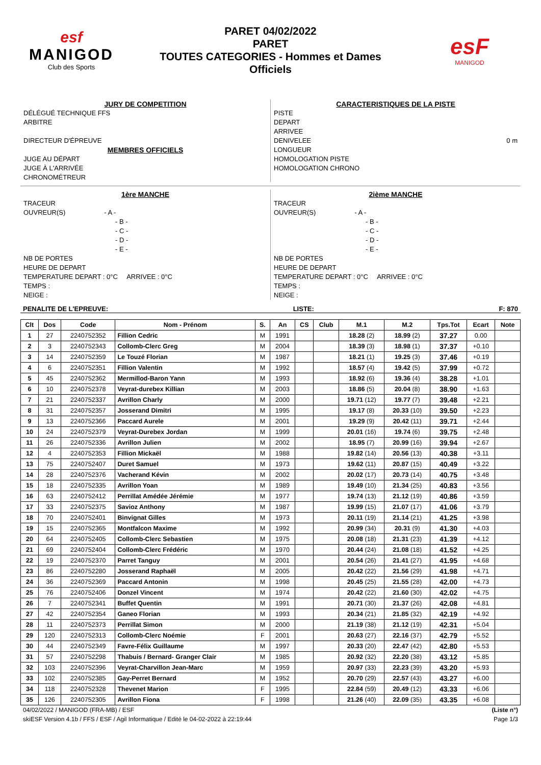esf
MANIGOD
Club des Sports
PARET 04/02/2022
PARET
TOUTES CATEGORIES - Hommes et Dames
Officiels
esF
MANIGOD
JURY DE COMPETITION
DÉLÉGUÉ TECHNIQUE FFS
ARBITRE
DIRECTEUR D'ÉPREUVE
MEMBRES OFFICIELS
JUGE AU DÉPART
JUGE À L'ARRIVÉE
CHRONOMÉTREUR
CARACTERISTIQUES DE LA PISTE
PISTE
DEPART
ARRIVEE
DENIVELEE 0 m
LONGUEUR
HOMOLOGATION PISTE
HOMOLOGATION CHRONO
1ère MANCHE
TRACEUR
OUVREUR(S) - A -
- B -
- C -
- D -
- E -
NB DE PORTES
HEURE DE DEPART
TEMPERATURE DEPART : 0°C ARRIVEE : 0°C
TEMPS :
NEIGE :
2ième MANCHE
TRACEUR
OUVREUR(S) - A -
- B -
- C -
- D -
- E -
NB DE PORTES
HEURE DE DEPART
TEMPERATURE DEPART : 0°C ARRIVEE : 0°C
TEMPS :
NEIGE :
PENALITE DE L'EPREUVE: LISTE: F: 870
| Clt | Dos | Code | Nom - Prénom | S. | An | CS | Club | M.1 | M.2 | Tps.Tot | Ecart | Note |
| --- | --- | --- | --- | --- | --- | --- | --- | --- | --- | --- | --- | --- |
| 1 | 27 | 2240752352 | Fillion Cedric | M | 1991 | | | 18.28 (2) | 18.99 (2) | 37.27 | 0.00 | |
| 2 | 3 | 2240752343 | Collomb-Clerc Greg | M | 2004 | | | 18.39 (3) | 18.98 (1) | 37.37 | +0.10 | |
| 3 | 14 | 2240752359 | Le Touzé Florian | M | 1987 | | | 18.21 (1) | 19.25 (3) | 37.46 | +0.19 | |
| 4 | 6 | 2240752351 | Fillion Valentin | M | 1992 | | | 18.57 (4) | 19.42 (5) | 37.99 | +0.72 | |
| 5 | 45 | 2240752362 | Mermillod-Baron Yann | M | 1993 | | | 18.92 (6) | 19.36 (4) | 38.28 | +1.01 | |
| 6 | 10 | 2240752378 | Veyrat-durebex Killian | M | 2003 | | | 18.86 (5) | 20.04 (8) | 38.90 | +1.63 | |
| 7 | 21 | 2240752337 | Avrillon Charly | M | 2000 | | | 19.71 (12) | 19.77 (7) | 39.48 | +2.21 | |
| 8 | 31 | 2240752357 | Josserand Dimitri | M | 1995 | | | 19.17 (8) | 20.33 (10) | 39.50 | +2.23 | |
| 9 | 13 | 2240752366 | Paccard Aurele | M | 2001 | | | 19.29 (9) | 20.42 (11) | 39.71 | +2.44 | |
| 10 | 24 | 2240752379 | Veyrat-Durebex Jordan | M | 1999 | | | 20.01 (16) | 19.74 (6) | 39.75 | +2.48 | |
| 11 | 26 | 2240752336 | Avrillon Julien | M | 2002 | | | 18.95 (7) | 20.99 (16) | 39.94 | +2.67 | |
| 12 | 4 | 2240752353 | Fillion Mickaël | M | 1988 | | | 19.82 (14) | 20.56 (13) | 40.38 | +3.11 | |
| 13 | 75 | 2240752407 | Duret Samuel | M | 1973 | | | 19.62 (11) | 20.87 (15) | 40.49 | +3.22 | |
| 14 | 28 | 2240752376 | Vacherand Kévin | M | 2002 | | | 20.02 (17) | 20.73 (14) | 40.75 | +3.48 | |
| 15 | 18 | 2240752335 | Avrillon Yoan | M | 1989 | | | 19.49 (10) | 21.34 (25) | 40.83 | +3.56 | |
| 16 | 63 | 2240752412 | Perrillat Amédée Jérémie | M | 1977 | | | 19.74 (13) | 21.12 (19) | 40.86 | +3.59 | |
| 17 | 33 | 2240752375 | Savioz Anthony | M | 1987 | | | 19.99 (15) | 21.07 (17) | 41.06 | +3.79 | |
| 18 | 70 | 2240752401 | Binvignat Gilles | M | 1973 | | | 20.11 (19) | 21.14 (21) | 41.25 | +3.98 | |
| 19 | 15 | 2240752365 | Montfalcon Maxime | M | 1992 | | | 20.99 (34) | 20.31 (9) | 41.30 | +4.03 | |
| 20 | 64 | 2240752405 | Collomb-Clerc Sebastien | M | 1975 | | | 20.08 (18) | 21.31 (23) | 41.39 | +4.12 | |
| 21 | 69 | 2240752404 | Collomb-Clerc Frédéric | M | 1970 | | | 20.44 (24) | 21.08 (18) | 41.52 | +4.25 | |
| 22 | 19 | 2240752370 | Parret Tanguy | M | 2001 | | | 20.54 (26) | 21.41 (27) | 41.95 | +4.68 | |
| 23 | 86 | 2240752280 | Josserand Raphaël | M | 2005 | | | 20.42 (22) | 21.56 (29) | 41.98 | +4.71 | |
| 24 | 36 | 2240752369 | Paccard Antonin | M | 1998 | | | 20.45 (25) | 21.55 (28) | 42.00 | +4.73 | |
| 25 | 76 | 2240752406 | Donzel Vincent | M | 1974 | | | 20.42 (22) | 21.60 (30) | 42.02 | +4.75 | |
| 26 | 7 | 2240752341 | Buffet Quentin | M | 1991 | | | 20.71 (30) | 21.37 (26) | 42.08 | +4.81 | |
| 27 | 42 | 2240752354 | Ganeo Florian | M | 1993 | | | 20.34 (21) | 21.85 (32) | 42.19 | +4.92 | |
| 28 | 11 | 2240752373 | Perrillat Simon | M | 2000 | | | 21.19 (38) | 21.12 (19) | 42.31 | +5.04 | |
| 29 | 120 | 2240752313 | Collomb-Clerc Noémie | F | 2001 | | | 20.63 (27) | 22.16 (37) | 42.79 | +5.52 | |
| 30 | 44 | 2240752349 | Favre-Félix Guillaume | M | 1997 | | | 20.33 (20) | 22.47 (42) | 42.80 | +5.53 | |
| 31 | 57 | 2240752298 | Thabuis / Bernard- Granger Clair | M | 1985 | | | 20.92 (32) | 22.20 (38) | 43.12 | +5.85 | |
| 32 | 103 | 2240752396 | Veyrat-Charvillon Jean-Marc | M | 1959 | | | 20.97 (33) | 22.23 (39) | 43.20 | +5.93 | |
| 33 | 102 | 2240752385 | Gay-Perret Bernard | M | 1952 | | | 20.70 (29) | 22.57 (43) | 43.27 | +6.00 | |
| 34 | 118 | 2240752328 | Thevenet Marion | F | 1995 | | | 22.84 (59) | 20.49 (12) | 43.33 | +6.06 | |
| 35 | 126 | 2240752305 | Avrillon Fiona | F | 1998 | | | 21.26 (40) | 22.09 (35) | 43.35 | +6.08 | |
04/02/2022 / MANIGOD (FRA-MB) / ESF (Liste n°)
skiESF Version 4.1b / FFS / ESF / Agil Informatique / Edité le 04-02-2022 à 22:19:44 Page 1/3